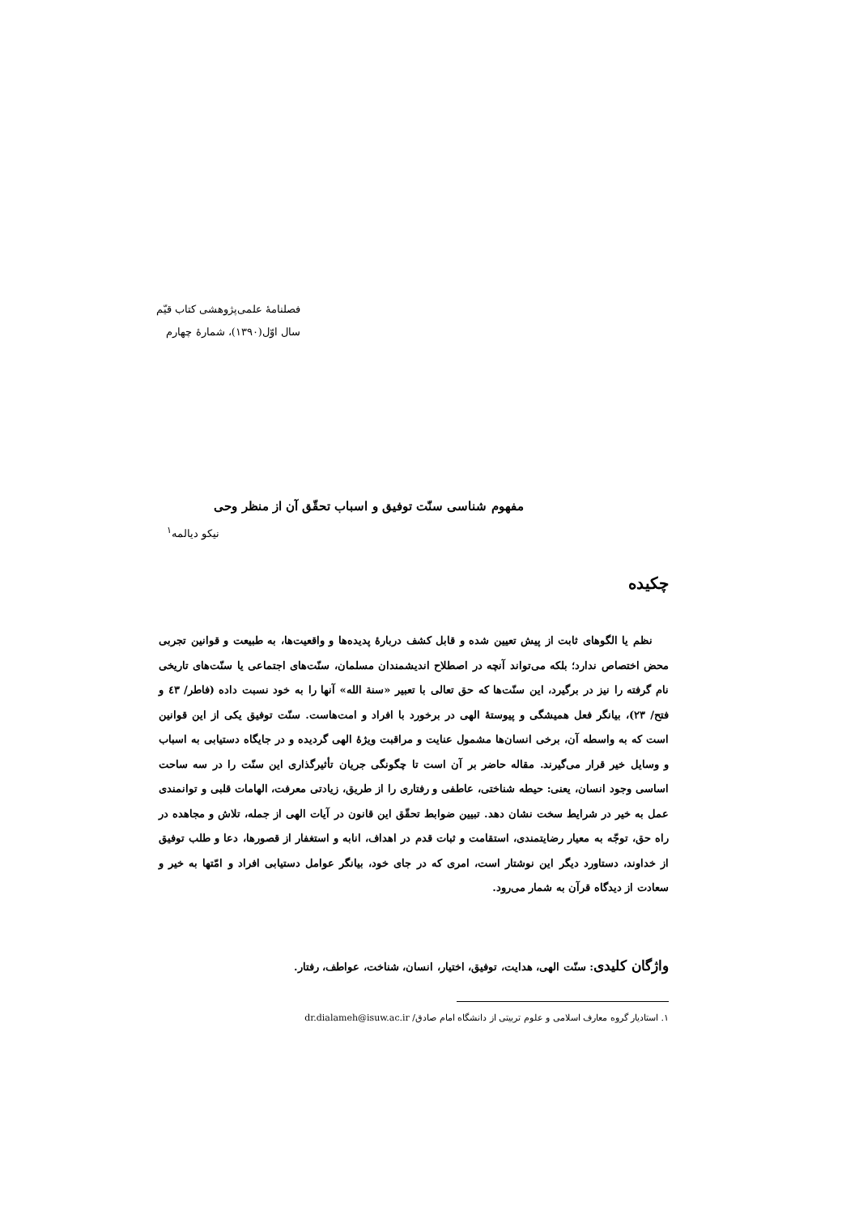فصلنامهٔ علمی‌پژوهشی کتاب قیّم
سال اوّل(۱۳۹۰)، شمارهٔ چهارم
مفهوم شناسی سنّت توفیق و اسباب تحقّق آن از منظر وحی
نیکو دیالمه<sup>۱</sup>
چکیده
نظم یا الگوهای ثابت از پیش تعیین شده و قابل کشف دربارهٔ پدیده‌ها و واقعیت‌ها، به طبیعت و قوانین تجربی محض اختصاص ندارد؛ بلکه می‌تواند آنچه در اصطلاح اندیشمندان مسلمان، سنّت‌های اجتماعی یا سنّت‌های تاریخی نام گرفته را نیز در برگیرد، این سنّت‌ها که حق تعالی با تعبیر «سنة الله» آنها را به خود نسبت داده (فاطر/ ٤٣ و فتح/ ۲۳)، بیانگر فعل همیشگی و پیوستهٔ الهی در برخورد با افراد و امت‌هاست. سنّت توفیق یکی از این قوانین است که به واسطه آن، برخی انسان‌ها مشمول عنایت و مراقبت ویژهٔ الهی گردیده و در جایگاه دستیابی به اسباب و وسایل خیر قرار می‌گیرند. مقاله حاضر بر آن است تا چگونگی جریان تأثیرگذاری این سنّت را در سه ساحت اساسی وجود انسان، یعنی: حیطه شناختی، عاطفی و رفتاری را از طریق، زیادتی معرفت، الهامات قلبی و توانمندی عمل به خیر در شرایط سخت نشان دهد. تبیین ضوابط تحقّق این قانون در آیات الهی از جمله، تلاش و مجاهده در راه حق، توجّه به معیار رضایتمندی، استقامت و ثبات قدم در اهداف، انابه و استغفار از قصورها، دعا و طلب توفیق از خداوند، دستاورد دیگر این نوشتار است، امری که در جای خود، بیانگر عوامل دستیابی افراد و امّتها به خیر و سعادت از دیدگاه قرآن به شمار می‌رود.
واژگان کلیدی: سنّت الهی، هدایت، توفیق، اختیار، انسان، شناخت، عواطف، رفتار.
۱. استادیار گروه معارف اسلامی و علوم تربیتی از دانشگاه امام صادق/ dr.dialameh@isuw.ac.ir